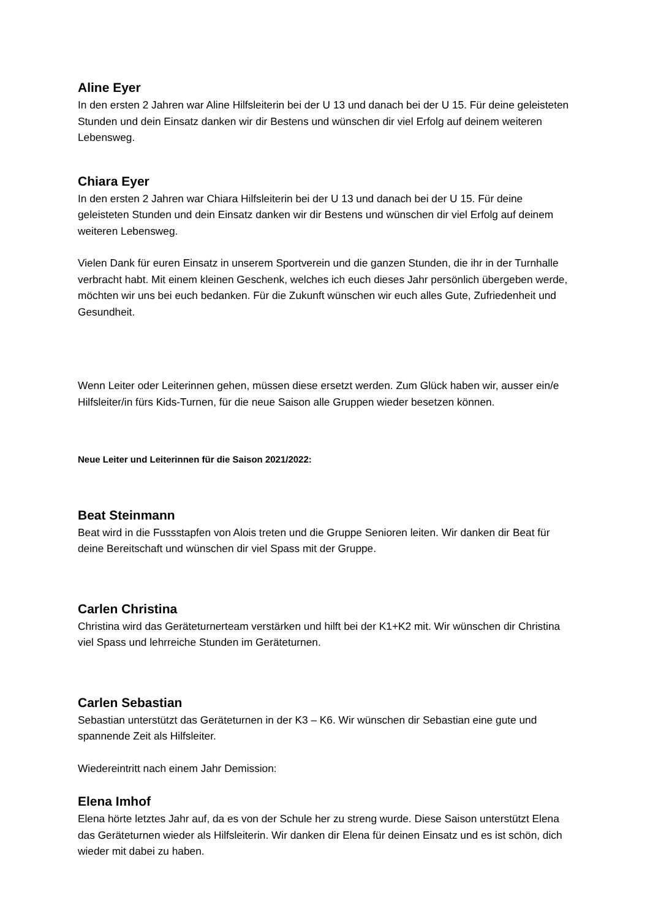Aline Eyer
In den ersten 2 Jahren war Aline Hilfsleiterin bei der U 13 und danach bei der U 15. Für deine geleisteten Stunden und dein Einsatz danken wir dir Bestens und wünschen dir viel Erfolg auf deinem weiteren Lebensweg.
Chiara Eyer
In den ersten 2 Jahren war Chiara Hilfsleiterin bei der U 13 und danach bei der U 15. Für deine geleisteten Stunden und dein Einsatz danken wir dir Bestens und wünschen dir viel Erfolg auf deinem weiteren Lebensweg.
Vielen Dank für euren Einsatz in unserem Sportverein und die ganzen Stunden, die ihr in der Turnhalle verbracht habt. Mit einem kleinen Geschenk, welches ich euch dieses Jahr persönlich übergeben werde, möchten wir uns bei euch bedanken. Für die Zukunft wünschen wir euch alles Gute, Zufriedenheit und Gesundheit.
Wenn Leiter oder Leiterinnen gehen, müssen diese ersetzt werden. Zum Glück haben wir, ausser ein/e Hilfsleiter/in fürs Kids-Turnen, für die neue Saison alle Gruppen wieder besetzen können.
Neue Leiter und Leiterinnen für die Saison 2021/2022:
Beat Steinmann
Beat wird in die Fussstapfen von Alois treten und die Gruppe Senioren leiten. Wir danken dir Beat für deine Bereitschaft und wünschen dir viel Spass mit der Gruppe.
Carlen Christina
Christina wird das Geräteturnerteam verstärken und hilft bei der K1+K2 mit. Wir wünschen dir Christina viel Spass und lehrreiche Stunden im Geräteturnen.
Carlen Sebastian
Sebastian unterstützt das Geräteturnen in der K3 – K6. Wir wünschen dir Sebastian eine gute und spannende Zeit als Hilfsleiter.
Wiedereintritt nach einem Jahr Demission:
Elena Imhof
Elena hörte letztes Jahr auf, da es von der Schule her zu streng wurde. Diese Saison unterstützt Elena das Geräteturnen wieder als Hilfsleiterin. Wir danken dir Elena für deinen Einsatz und es ist schön, dich wieder mit dabei zu haben.